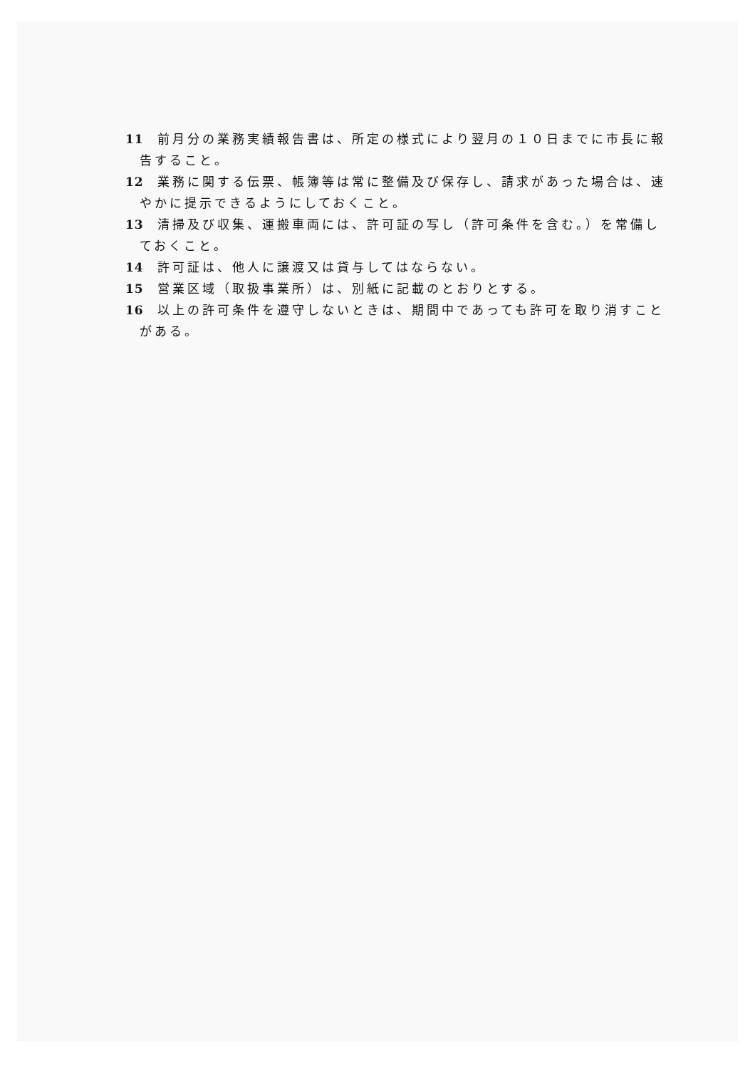11 前月分の業務実績報告書は、所定の様式により翌月の１０日までに市長に報告すること。
12 業務に関する伝票、帳簿等は常に整備及び保存し、請求があった場合は、速やかに提示できるようにしておくこと。
13 清掃及び収集、運搬車両には、許可証の写し（許可条件を含む。）を常備しておくこと。
14 許可証は、他人に譲渡又は貸与してはならない。
15 営業区域（取扱事業所）は、別紙に記載のとおりとする。
16 以上の許可条件を遵守しないときは、期間中であっても許可を取り消すことがある。